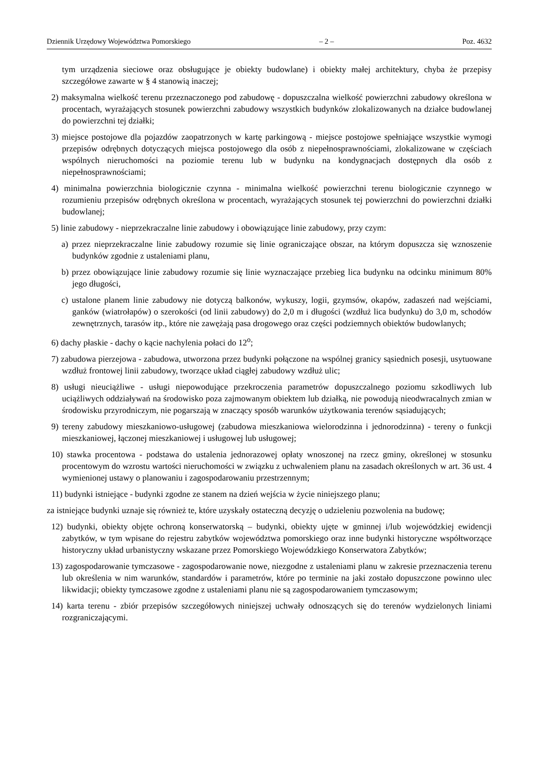Dziennik Urzędowy Województwa Pomorskiego – 2 – Poz. 4632
tym urządzenia sieciowe oraz obsługujące je obiekty budowlane) i obiekty małej architektury, chyba że przepisy szczegółowe zawarte w § 4 stanowią inaczej;
2) maksymalna wielkość terenu przeznaczonego pod zabudowę - dopuszczalna wielkość powierzchni zabudowy określona w procentach, wyrażających stosunek powierzchni zabudowy wszystkich budynków zlokalizowanych na działce budowlanej do powierzchni tej działki;
3) miejsce postojowe dla pojazdów zaopatrzonych w kartę parkingową - miejsce postojowe spełniające wszystkie wymogi przepisów odrębnych dotyczących miejsca postojowego dla osób z niepełnosprawnościami, zlokalizowane w częściach wspólnych nieruchomości na poziomie terenu lub w budynku na kondygnacjach dostępnych dla osób z niepełnosprawnościami;
4) minimalna powierzchnia biologicznie czynna - minimalna wielkość powierzchni terenu biologicznie czynnego w rozumieniu przepisów odrębnych określona w procentach, wyrażających stosunek tej powierzchni do powierzchni działki budowlanej;
5) linie zabudowy - nieprzekraczalne linie zabudowy i obowiązujące linie zabudowy, przy czym:
a) przez nieprzekraczalne linie zabudowy rozumie się linie ograniczające obszar, na którym dopuszcza się wznoszenie budynków zgodnie z ustaleniami planu,
b) przez obowiązujące linie zabudowy rozumie się linie wyznaczające przebieg lica budynku na odcinku minimum 80% jego długości,
c) ustalone planem linie zabudowy nie dotyczą balkonów, wykuszy, logii, gzymsów, okapów, zadaszeń nad wejściami, ganków (wiatrołapów) o szerokości (od linii zabudowy) do 2,0 m i długości (wzdłuż lica budynku) do 3,0 m, schodów zewnętrznych, tarasów itp., które nie zawężają pasa drogowego oraz części podziemnych obiektów budowlanych;
6) dachy płaskie - dachy o kącie nachylenia połaci do 12<sup>o</sup>;
7) zabudowa pierzejowa - zabudowa, utworzona przez budynki połączone na wspólnej granicy sąsiednich posesji, usytuowane wzdłuż frontowej linii zabudowy, tworzące układ ciągłej zabudowy wzdłuż ulic;
8) usługi nieuciążliwe - usługi niepowodujące przekroczenia parametrów dopuszczalnego poziomu szkodliwych lub uciążliwych oddziaływań na środowisko poza zajmowanym obiektem lub działką, nie powodują nieodwracalnych zmian w środowisku przyrodniczym, nie pogarszają w znaczący sposób warunków użytkowania terenów sąsiadujących;
9) tereny zabudowy mieszkaniowo-usługowej (zabudowa mieszkaniowa wielorodzinna i jednorodzinna) - tereny o funkcji mieszkaniowej, łączonej mieszkaniowej i usługowej lub usługowej;
10) stawka procentowa - podstawa do ustalenia jednorazowej opłaty wnoszonej na rzecz gminy, określonej w stosunku procentowym do wzrostu wartości nieruchomości w związku z uchwaleniem planu na zasadach określonych w art. 36 ust. 4 wymienionej ustawy o planowaniu i zagospodarowaniu przestrzennym;
11) budynki istniejące - budynki zgodne ze stanem na dzień wejścia w życie niniejszego planu;
za istniejące budynki uznaje się również te, które uzyskały ostateczną decyzję o udzieleniu pozwolenia na budowę;
12) budynki, obiekty objęte ochroną konserwatorską – budynki, obiekty ujęte w gminnej i/lub wojewódzkiej ewidencji zabytków, w tym wpisane do rejestru zabytków województwa pomorskiego oraz inne budynki historyczne współtworzące historyczny układ urbanistyczny wskazane przez Pomorskiego Wojewódzkiego Konserwatora Zabytków;
13) zagospodarowanie tymczasowe - zagospodarowanie nowe, niezgodne z ustaleniami planu w zakresie przeznaczenia terenu lub określenia w nim warunków, standardów i parametrów, które po terminie na jaki zostało dopuszczone powinno ulec likwidacji; obiekty tymczasowe zgodne z ustaleniami planu nie są zagospodarowaniem tymczasowym;
14) karta terenu - zbiór przepisów szczegółowych niniejszej uchwały odnoszących się do terenów wydzielonych liniami rozgraniczającymi.